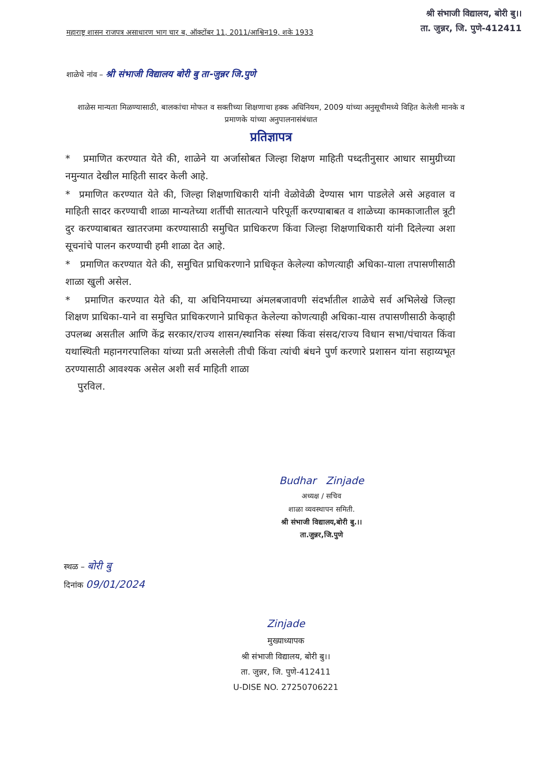श्री संभाजी विद्यालय, बोरी बु।।
ता. जुन्नर, जि. पुणे-412411
महाराष्ट्र शासन राजपत्र असाधारण भाग चार ब, ऑक्टोंबर 11, 2011/आश्विन19, शके 1933
शाळेचे नांव – श्री संभाजी विद्यालय बोरी बु ता-जुन्नर जि.पुणे
शाळेस मान्यता मिळण्यासाठी, बालकांचा मोफत व सक्तीच्या शिक्षणाचा हक्क अधिनियम, 2009 यांच्या अनुसूचीमध्ये विहित केलेली मानके व प्रमाणके यांच्या अनुपालनासंबंधात
प्रतिज्ञापत्र
* प्रमाणित करण्यात येते की, शाळेने या अर्जासोबत जिल्हा शिक्षण माहिती पध्दतीनुसार आधार सामुग्रीच्या नमुन्यात देखील माहिती सादर केली आहे.
* प्रमाणित करण्यात येते की, जिल्हा शिक्षणाधिकारी यांनी वेळोवेळी देण्यास भाग पाडलेले असे अहवाल व माहिती सादर करण्याची शाळा मान्यतेच्या शर्तीची सातत्याने परिपूर्ती करण्याबाबत व शाळेच्या कामकाजातील त्रूटी दुर करण्याबाबत खातरजमा करण्यासाठी समुचित प्राधिकरण किंवा जिल्हा शिक्षणाधिकारी यांनी दिलेल्या अशा सूचनांचे पालन करण्याची हमी शाळा देत आहे.
* प्रमाणित करण्यात येते की, समुचित प्राधिकरणाने प्राधिकृत केलेल्या कोणत्याही अधिका-याला तपासणीसाठी शाळा खुली असेल.
* प्रमाणित करण्यात येते की, या अधिनियमाच्या अंमलबजावणी संदर्भातील शाळेचे सर्व अभिलेखे जिल्हा शिक्षण प्राधिका-याने वा समुचित प्राधिकरणाने प्राधिकृत केलेल्या कोणत्याही अधिका-यास तपासणीसाठी केव्हाही उपलब्ध असतील आणि केंद्र सरकार/राज्य शासन/स्थानिक संस्था किंवा संसद/राज्य विधान सभा/पंचायत किंवा यथास्थिती महानगरपालिका यांच्या प्रती असलेली तीची किंवा त्यांची बंधने पुर्ण करणारे प्रशासन यांना सहाय्यभूत ठरण्यासाठी आवश्यक असेल अशी सर्व माहिती शाळा
पुरविल.
Budhar Zinjade
अध्यक्ष / सचिव
शाळा व्यवस्थापन समिती.
श्री संभाजी विद्यालय,बोरी बु.।।
ता.जुन्नर,जि.पुणे
स्थळ – बोरी बु
दिनांक 09/01/2024
Zinjade
मुख्याध्यापक
श्री संभाजी विद्यालय, बोरी बु।।
ता. जुन्नर, जि. पुणे-412411
U-DISE NO. 27250706221